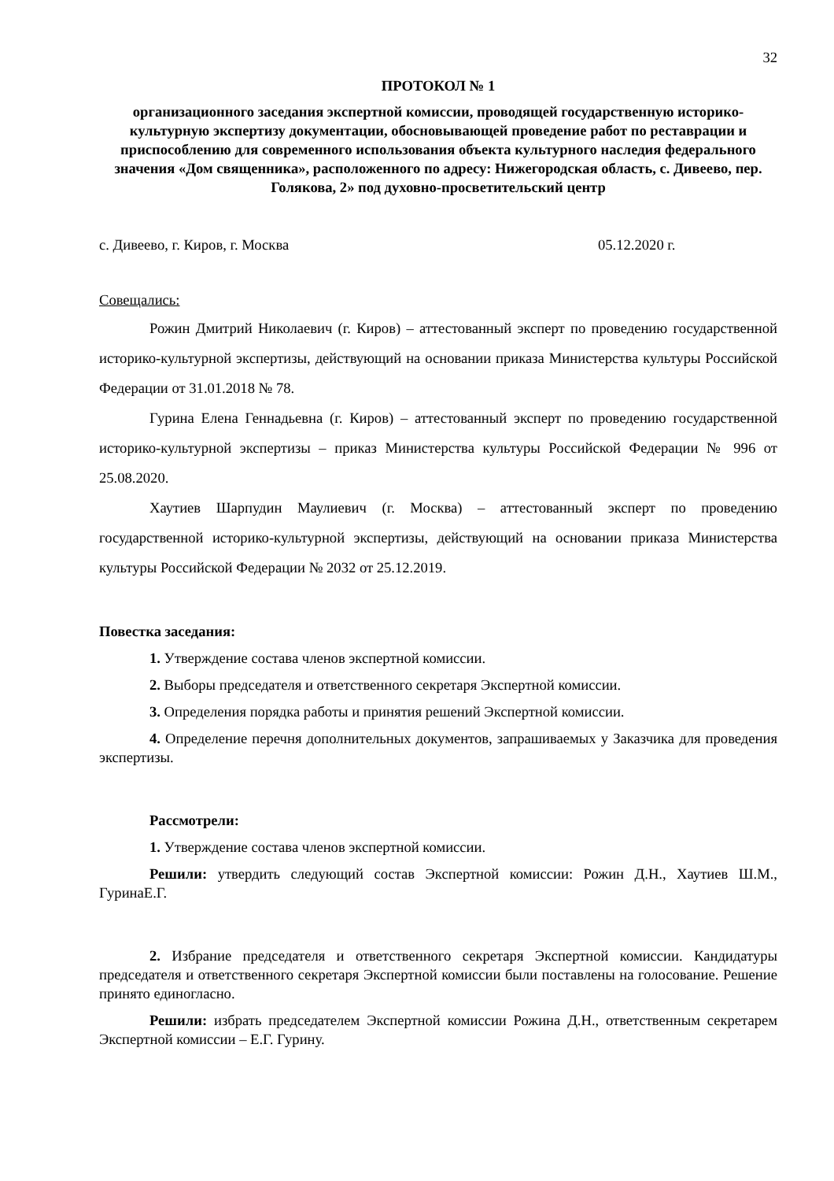32
ПРОТОКОЛ № 1
организационного заседания экспертной комиссии, проводящей государственную историко-культурную экспертизу документации, обосновывающей проведение работ по реставрации и приспособлению для современного использования объекта культурного наследия федерального значения «Дом священника», расположенного по адресу: Нижегородская область, с. Дивеево, пер. Голякова, 2» под духовно-просветительский центр
с. Дивеево, г. Киров, г. Москва 05.12.2020 г.
Совещались:
Рожин Дмитрий Николаевич (г. Киров) – аттестованный эксперт по проведению государственной историко-культурной экспертизы, действующий на основании приказа Министерства культуры Российской Федерации от 31.01.2018 № 78.
Гурина Елена Геннадьевна (г. Киров) – аттестованный эксперт по проведению государственной историко-культурной экспертизы – приказ Министерства культуры Российской Федерации № 996 от 25.08.2020.
Хаутиев Шарпудин Маулиевич (г. Москва) – аттестованный эксперт по проведению государственной историко-культурной экспертизы, действующий на основании приказа Министерства культуры Российской Федерации № 2032 от 25.12.2019.
Повестка заседания:
1. Утверждение состава членов экспертной комиссии.
2. Выборы председателя и ответственного секретаря Экспертной комиссии.
3. Определения порядка работы и принятия решений Экспертной комиссии.
4. Определение перечня дополнительных документов, запрашиваемых у Заказчика для проведения экспертизы.
Рассмотрели:
1. Утверждение состава членов экспертной комиссии.
Решили: утвердить следующий состав Экспертной комиссии: Рожин Д.Н., Хаутиев Ш.М., ГуринаЕ.Г.
2. Избрание председателя и ответственного секретаря Экспертной комиссии. Кандидатуры председателя и ответственного секретаря Экспертной комиссии были поставлены на голосование. Решение принято единогласно.
Решили: избрать председателем Экспертной комиссии Рожина Д.Н., ответственным секретарем Экспертной комиссии – Е.Г. Гурину.